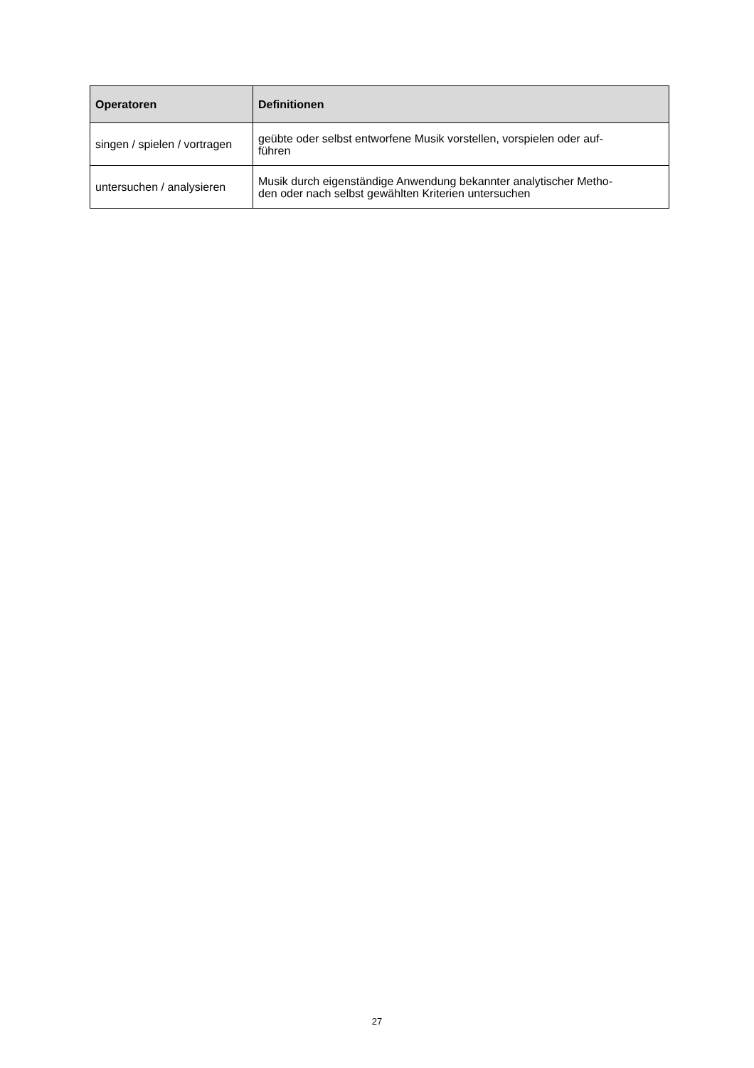| Operatoren | Definitionen |
| --- | --- |
| singen / spielen / vortragen | geübte oder selbst entworfene Musik vorstellen, vorspielen oder auf- führen |
| untersuchen / analysieren | Musik durch eigenständige Anwendung bekannter analytischer Metho- den oder nach selbst gewählten Kriterien untersuchen |
27